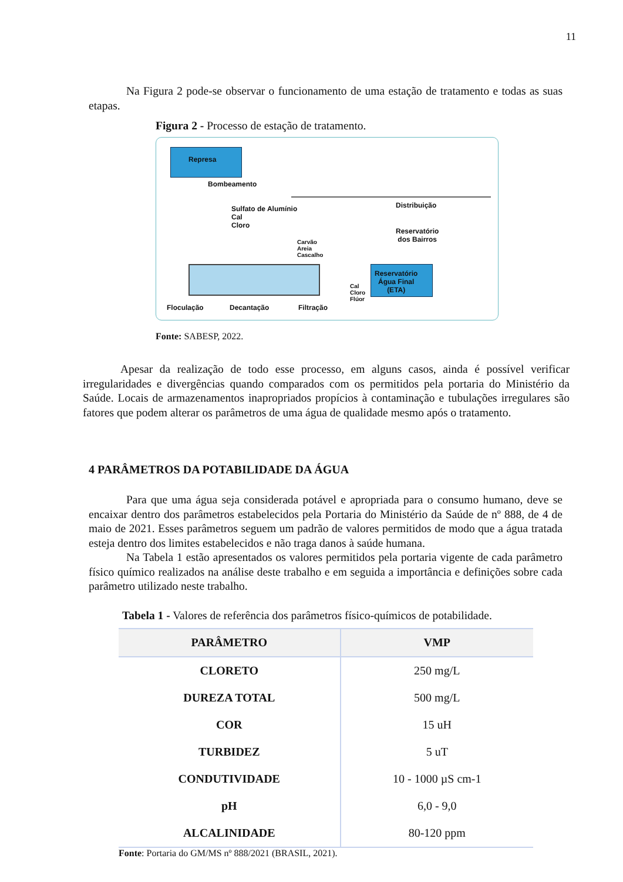11
Na Figura 2 pode-se observar o funcionamento de uma estação de tratamento e todas as suas etapas.
Figura 2 - Processo de estação de tratamento.
Represa
Bombeamento
Sulfato de Alumínio
Cal
Cloro
Carvão
Areia
Cascalho
Reservatório
Água Final
(ETA) Cal
Cloro
Flúor
Distribuição
Reservatório
dos Bairros
Floculação Decantação Filtração
Fonte: SABESP, 2022.
Apesar da realização de todo esse processo, em alguns casos, ainda é possível verificar irregularidades e divergências quando comparados com os permitidos pela portaria do Ministério da Saúde. Locais de armazenamentos inapropriados propícios à contaminação e tubulações irregulares são fatores que podem alterar os parâmetros de uma água de qualidade mesmo após o tratamento.
4 PARÂMETROS DA POTABILIDADE DA ÁGUA
Para que uma água seja considerada potável e apropriada para o consumo humano, deve se encaixar dentro dos parâmetros estabelecidos pela Portaria do Ministério da Saúde de nº 888, de 4 de maio de 2021. Esses parâmetros seguem um padrão de valores permitidos de modo que a água tratada esteja dentro dos limites estabelecidos e não traga danos à saúde humana.
Na Tabela 1 estão apresentados os valores permitidos pela portaria vigente de cada parâmetro físico químico realizados na análise deste trabalho e em seguida a importância e definições sobre cada parâmetro utilizado neste trabalho.
Tabela 1 - Valores de referência dos parâmetros físico-químicos de potabilidade.
| PARÂMETRO | VMP |
| --- | --- |
| CLORETO | 250 mg/L |
| DUREZA TOTAL | 500 mg/L |
| COR | 15 uH |
| TURBIDEZ | 5 uT |
| CONDUTIVIDADE | 10 - 1000 µS cm-1 |
| pH | 6,0 - 9,0 |
| ALCALINIDADE | 80-120 ppm |
Fonte: Portaria do GM/MS nº 888/2021 (BRASIL, 2021).